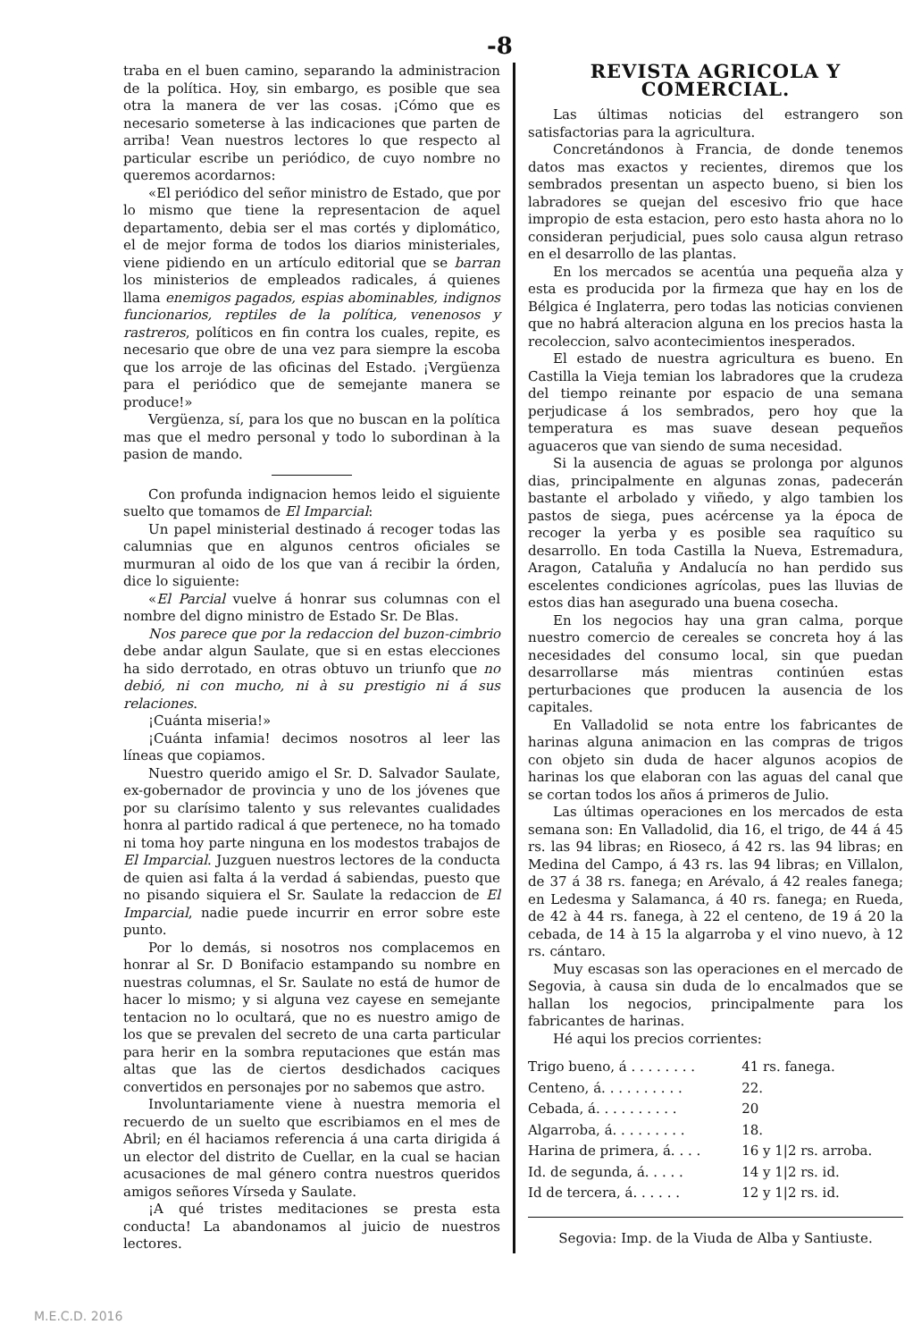-8
traba en el buen camino, separando la administracion de la política. Hoy, sin embargo, es posible que sea otra la manera de ver las cosas. ¡Cómo que es necesario someterse à las indicaciones que parten de arriba! Vean nuestros lectores lo que respecto al particular escribe un periódico, de cuyo nombre no queremos acordarnos:
«El periódico del señor ministro de Estado, que por lo mismo que tiene la representacion de aquel departamento, debia ser el mas cortés y diplomático, el de mejor forma de todos los diarios ministeriales, viene pidiendo en un artículo editorial que se barran los ministerios de empleados radicales, á quienes llama enemigos pagados, espias abominables, indignos funcionarios, reptiles de la política, venenosos y rastreros, políticos en fin contra los cuales, repite, es necesario que obre de una vez para siempre la escoba que los arroje de las oficinas del Estado. ¡Vergüenza para el periódico que de semejante manera se produce!»
Vergüenza, sí, para los que no buscan en la política mas que el medro personal y todo lo subordinan à la pasion de mando.
Con profunda indignacion hemos leido el siguiente suelto que tomamos de El Imparcial:
Un papel ministerial destinado á recoger todas las calumnias que en algunos centros oficiales se murmuran al oido de los que van á recibir la órden, dice lo siguiente:
«El Parcial vuelve á honrar sus columnas con el nombre del digno ministro de Estado Sr. De Blas.
Nos parece que por la redaccion del buzon-cimbrio debe andar algun Saulate, que si en estas elecciones ha sido derrotado, en otras obtuvo un triunfo que no debió, ni con mucho, ni à su prestigio ni á sus relaciones.
¡Cuánta miseria!»
¡Cuánta infamia! decimos nosotros al leer las líneas que copiamos.
Nuestro querido amigo el Sr. D. Salvador Saulate, ex-gobernador de provincia y uno de los jóvenes que por su clarísimo talento y sus relevantes cualidades honra al partido radical á que pertenece, no ha tomado ni toma hoy parte ninguna en los modestos trabajos de El Imparcial. Juzguen nuestros lectores de la conducta de quien asi falta á la verdad á sabiendas, puesto que no pisando siquiera el Sr. Saulate la redaccion de El Imparcial, nadie puede incurrir en error sobre este punto.
Por lo demás, si nosotros nos complacemos en honrar al Sr. D Bonifacio estampando su nombre en nuestras columnas, el Sr. Saulate no está de humor de hacer lo mismo; y si alguna vez cayese en semejante tentacion no lo ocultará, que no es nuestro amigo de los que se prevalen del secreto de una carta particular para herir en la sombra reputaciones que están mas altas que las de ciertos desdichados caciques convertidos en personajes por no sabemos que astro.
Involuntariamente viene à nuestra memoria el recuerdo de un suelto que escribiamos en el mes de Abril; en él haciamos referencia á una carta dirigida á un elector del distrito de Cuellar, en la cual se hacian acusaciones de mal género contra nuestros queridos amigos señores Vírseda y Saulate.
¡A qué tristes meditaciones se presta esta conducta! La abandonamos al juicio de nuestros lectores.
REVISTA AGRICOLA Y COMERCIAL.
Las últimas noticias del estrangero son satisfactorias para la agricultura.
Concretándonos à Francia, de donde tenemos datos mas exactos y recientes, diremos que los sembrados presentan un aspecto bueno, si bien los labradores se quejan del escesivo frio que hace impropio de esta estacion, pero esto hasta ahora no lo consideran perjudicial, pues solo causa algun retraso en el desarrollo de las plantas.
En los mercados se acentúa una pequeña alza y esta es producida por la firmeza que hay en los de Bélgica é Inglaterra, pero todas las noticias convienen que no habrá alteracion alguna en los precios hasta la recoleccion, salvo acontecimientos inesperados.
El estado de nuestra agricultura es bueno. En Castilla la Vieja temian los labradores que la crudeza del tiempo reinante por espacio de una semana perjudicase á los sembrados, pero hoy que la temperatura es mas suave desean pequeños aguaceros que van siendo de suma necesidad.
Si la ausencia de aguas se prolonga por algunos dias, principalmente en algunas zonas, padecerán bastante el arbolado y viñedo, y algo tambien los pastos de siega, pues acércense ya la época de recoger la yerba y es posible sea raquítico su desarrollo. En toda Castilla la Nueva, Estremadura, Aragon, Cataluña y Andalucía no han perdido sus escelentes condiciones agrícolas, pues las lluvias de estos dias han asegurado una buena cosecha.
En los negocios hay una gran calma, porque nuestro comercio de cereales se concreta hoy á las necesidades del consumo local, sin que puedan desarrollarse más mientras continúen estas perturbaciones que producen la ausencia de los capitales.
En Valladolid se nota entre los fabricantes de harinas alguna animacion en las compras de trigos con objeto sin duda de hacer algunos acopios de harinas los que elaboran con las aguas del canal que se cortan todos los años á primeros de Julio.
Las últimas operaciones en los mercados de esta semana son: En Valladolid, dia 16, el trigo, de 44 á 45 rs. las 94 libras; en Rioseco, á 42 rs. las 94 libras; en Medina del Campo, á 43 rs. las 94 libras; en Villalon, de 37 á 38 rs. fanega; en Arévalo, á 42 reales fanega; en Ledesma y Salamanca, á 40 rs. fanega; en Rueda, de 42 à 44 rs. fanega, à 22 el centeno, de 19 á 20 la cebada, de 14 à 15 la algarroba y el vino nuevo, à 12 rs. cántaro.
Muy escasas son las operaciones en el mercado de Segovia, à causa sin duda de lo encalmados que se hallan los negocios, principalmente para los fabricantes de harinas.
Hé aqui los precios corrientes:
| Trigo bueno, á . . . . . . . . | 41 rs. fanega. |
| Centeno, á. . . . . . . . . . | 22. |
| Cebada, á. . . . . . . . . . | 20 |
| Algarroba, á. . . . . . . . . | 18. |
| Harina de primera, á. . . . | 16 y 1/2 rs. arroba. |
| Id. de segunda, á. . . . . | 14 y 1/2 rs. id. |
| Id de tercera, á. . . . . . | 12 y 1/2 rs. id. |
Segovia: Imp. de la Viuda de Alba y Santiuste.
M.E.C.D. 2016